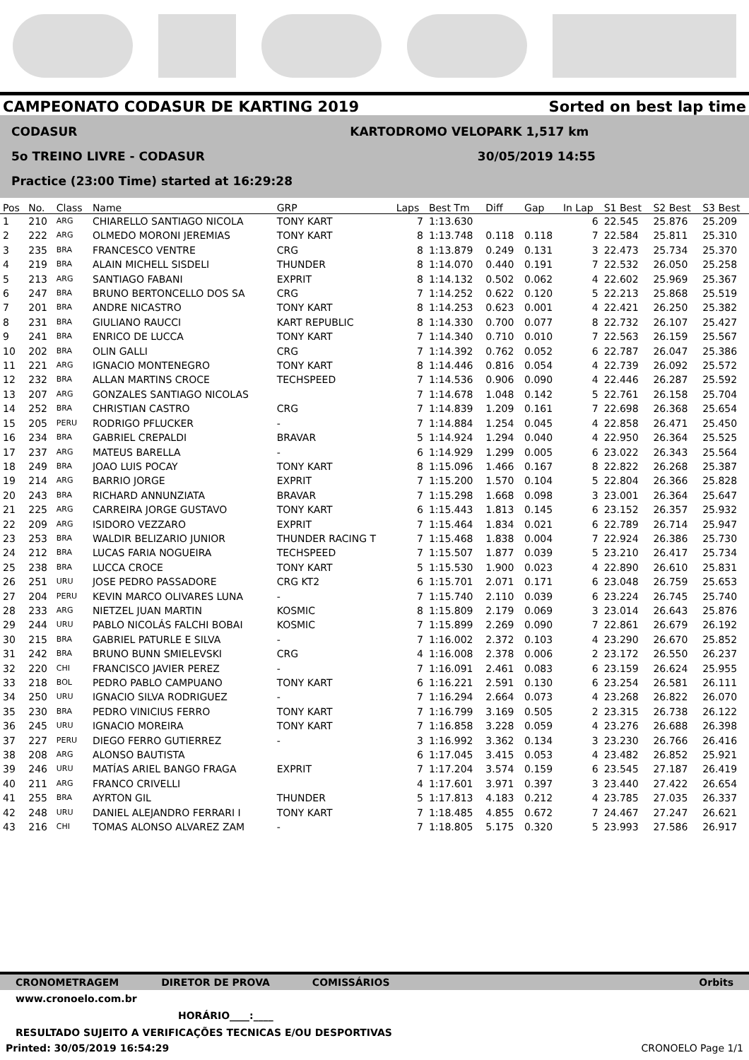CAMPEONATO CODASUR DE KARTING 2019 Sorted on best lap time
CODASUR KARTODROMO VELOPARK 1,517 km
5o TREINO LIVRE - CODASUR 30/05/2019 14:55
Practice (23:00 Time) started at 16:29:28
| Pos | No. | Class | Name | GRP | Laps | Best Tm | Diff | Gap | In Lap | S1 Best | S2 Best | S3 Best |
| --- | --- | --- | --- | --- | --- | --- | --- | --- | --- | --- | --- | --- |
| 1 | 210 | ARG | CHIARELLO SANTIAGO NICOLA | TONY KART | 7 | 1:13.630 | | | 6 | 22.545 | 25.876 | 25.209 |
| 2 | 222 | ARG | OLMEDO MORONI JEREMIAS | TONY KART | 8 | 1:13.748 | 0.118 | 0.118 | 7 | 22.584 | 25.811 | 25.310 |
| 3 | 235 | BRA | FRANCESCO VENTRE | CRG | 8 | 1:13.879 | 0.249 | 0.131 | 3 | 22.473 | 25.734 | 25.370 |
| 4 | 219 | BRA | ALAIN MICHELL SISDELI | THUNDER | 8 | 1:14.070 | 0.440 | 0.191 | 7 | 22.532 | 26.050 | 25.258 |
| 5 | 213 | ARG | SANTIAGO FABANI | EXPRIT | 8 | 1:14.132 | 0.502 | 0.062 | 4 | 22.602 | 25.969 | 25.367 |
| 6 | 247 | BRA | BRUNO BERTONCELLO DOS SA | CRG | 7 | 1:14.252 | 0.622 | 0.120 | 5 | 22.213 | 25.868 | 25.519 |
| 7 | 201 | BRA | ANDRE NICASTRO | TONY KART | 8 | 1:14.253 | 0.623 | 0.001 | 4 | 22.421 | 26.250 | 25.382 |
| 8 | 231 | BRA | GIULIANO RAUCCI | KART REPUBLIC | 8 | 1:14.330 | 0.700 | 0.077 | 8 | 22.732 | 26.107 | 25.427 |
| 9 | 241 | BRA | ENRICO DE LUCCA | TONY KART | 7 | 1:14.340 | 0.710 | 0.010 | 7 | 22.563 | 26.159 | 25.567 |
| 10 | 202 | BRA | OLIN GALLI | CRG | 7 | 1:14.392 | 0.762 | 0.052 | 6 | 22.787 | 26.047 | 25.386 |
| 11 | 221 | ARG | IGNACIO MONTENEGRO | TONY KART | 8 | 1:14.446 | 0.816 | 0.054 | 4 | 22.739 | 26.092 | 25.572 |
| 12 | 232 | BRA | ALLAN MARTINS CROCE | TECHSPEED | 7 | 1:14.536 | 0.906 | 0.090 | 4 | 22.446 | 26.287 | 25.592 |
| 13 | 207 | ARG | GONZALES SANTIAGO NICOLAS | | 7 | 1:14.678 | 1.048 | 0.142 | 5 | 22.761 | 26.158 | 25.704 |
| 14 | 252 | BRA | CHRISTIAN CASTRO | CRG | 7 | 1:14.839 | 1.209 | 0.161 | 7 | 22.698 | 26.368 | 25.654 |
| 15 | 205 | PERU | RODRIGO PFLUCKER | - | 7 | 1:14.884 | 1.254 | 0.045 | 4 | 22.858 | 26.471 | 25.450 |
| 16 | 234 | BRA | GABRIEL CREPALDI | BRAVAR | 5 | 1:14.924 | 1.294 | 0.040 | 4 | 22.950 | 26.364 | 25.525 |
| 17 | 237 | ARG | MATEUS BARELLA | - | 6 | 1:14.929 | 1.299 | 0.005 | 6 | 23.022 | 26.343 | 25.564 |
| 18 | 249 | BRA | JOAO LUIS POCAY | TONY KART | 8 | 1:15.096 | 1.466 | 0.167 | 8 | 22.822 | 26.268 | 25.387 |
| 19 | 214 | ARG | BARRIO JORGE | EXPRIT | 7 | 1:15.200 | 1.570 | 0.104 | 5 | 22.804 | 26.366 | 25.828 |
| 20 | 243 | BRA | RICHARD ANNUNZIATA | BRAVAR | 7 | 1:15.298 | 1.668 | 0.098 | 3 | 23.001 | 26.364 | 25.647 |
| 21 | 225 | ARG | CARREIRA JORGE GUSTAVO | TONY KART | 6 | 1:15.443 | 1.813 | 0.145 | 6 | 23.152 | 26.357 | 25.932 |
| 22 | 209 | ARG | ISIDORO VEZZARO | EXPRIT | 7 | 1:15.464 | 1.834 | 0.021 | 6 | 22.789 | 26.714 | 25.947 |
| 23 | 253 | BRA | WALDIR BELIZARIO JUNIOR | THUNDER RACING T | 7 | 1:15.468 | 1.838 | 0.004 | 7 | 22.924 | 26.386 | 25.730 |
| 24 | 212 | BRA | LUCAS FARIA NOGUEIRA | TECHSPEED | 7 | 1:15.507 | 1.877 | 0.039 | 5 | 23.210 | 26.417 | 25.734 |
| 25 | 238 | BRA | LUCCA CROCE | TONY KART | 5 | 1:15.530 | 1.900 | 0.023 | 4 | 22.890 | 26.610 | 25.831 |
| 26 | 251 | URU | JOSE PEDRO PASSADORE | CRG KT2 | 6 | 1:15.701 | 2.071 | 0.171 | 6 | 23.048 | 26.759 | 25.653 |
| 27 | 204 | PERU | KEVIN MARCO OLIVARES LUNA | - | 7 | 1:15.740 | 2.110 | 0.039 | 6 | 23.224 | 26.745 | 25.740 |
| 28 | 233 | ARG | NIETZEL JUAN MARTIN | KOSMIC | 8 | 1:15.809 | 2.179 | 0.069 | 3 | 23.014 | 26.643 | 25.876 |
| 29 | 244 | URU | PABLO NICOLÁS FALCHI BOBAI | KOSMIC | 7 | 1:15.899 | 2.269 | 0.090 | 7 | 22.861 | 26.679 | 26.192 |
| 30 | 215 | BRA | GABRIEL PATURLE E SILVA | - | 7 | 1:16.002 | 2.372 | 0.103 | 4 | 23.290 | 26.670 | 25.852 |
| 31 | 242 | BRA | BRUNO BUNN SMIELEVSKI | CRG | 4 | 1:16.008 | 2.378 | 0.006 | 2 | 23.172 | 26.550 | 26.237 |
| 32 | 220 | CHI | FRANCISCO JAVIER PEREZ | - | 7 | 1:16.091 | 2.461 | 0.083 | 6 | 23.159 | 26.624 | 25.955 |
| 33 | 218 | BOL | PEDRO PABLO CAMPUANO | TONY KART | 6 | 1:16.221 | 2.591 | 0.130 | 6 | 23.254 | 26.581 | 26.111 |
| 34 | 250 | URU | IGNACIO SILVA RODRIGUEZ | - | 7 | 1:16.294 | 2.664 | 0.073 | 4 | 23.268 | 26.822 | 26.070 |
| 35 | 230 | BRA | PEDRO VINICIUS FERRO | TONY KART | 7 | 1:16.799 | 3.169 | 0.505 | 2 | 23.315 | 26.738 | 26.122 |
| 36 | 245 | URU | IGNACIO MOREIRA | TONY KART | 7 | 1:16.858 | 3.228 | 0.059 | 4 | 23.276 | 26.688 | 26.398 |
| 37 | 227 | PERU | DIEGO FERRO GUTIERREZ | - | 3 | 1:16.992 | 3.362 | 0.134 | 3 | 23.230 | 26.766 | 26.416 |
| 38 | 208 | ARG | ALONSO BAUTISTA | | 6 | 1:17.045 | 3.415 | 0.053 | 4 | 23.482 | 26.852 | 25.921 |
| 39 | 246 | URU | MATÍAS ARIEL BANGO FRAGA | EXPRIT | 7 | 1:17.204 | 3.574 | 0.159 | 6 | 23.545 | 27.187 | 26.419 |
| 40 | 211 | ARG | FRANCO CRIVELLI | | 4 | 1:17.601 | 3.971 | 0.397 | 3 | 23.440 | 27.422 | 26.654 |
| 41 | 255 | BRA | AYRTON GIL | THUNDER | 5 | 1:17.813 | 4.183 | 0.212 | 4 | 23.785 | 27.035 | 26.337 |
| 42 | 248 | URU | DANIEL ALEJANDRO FERRARI I | TONY KART | 7 | 1:18.485 | 4.855 | 0.672 | 7 | 24.467 | 27.247 | 26.621 |
| 43 | 216 | CHI | TOMAS ALONSO ALVAREZ ZAM | - | 7 | 1:18.805 | 5.175 | 0.320 | 5 | 23.993 | 27.586 | 26.917 |
CRONOMETRAGEM DIRETOR DE PROVA COMISSÁRIOS Orbits
www.cronoelo.com.br
HORÁRIO____:____
RESULTADO SUJEITO A VERIFICAÇÕES TECNICAS E/OU DESPORTIVAS
Printed: 30/05/2019 16:54:29 CRONOELO Page 1/1